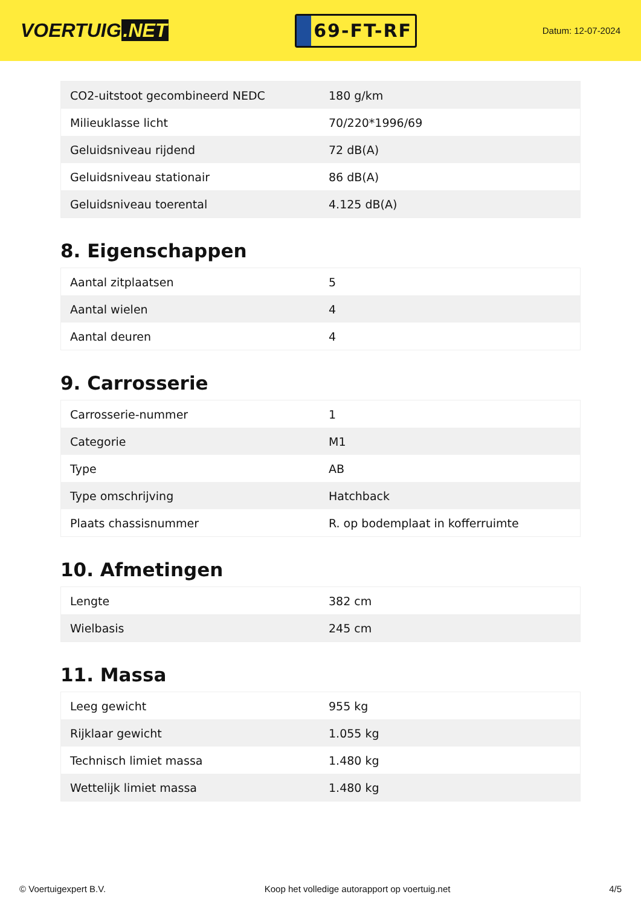VOERTUIG.NET
69-FT-RF
Datum: 12-07-2024
| CO2-uitstoot gecombineerd NEDC | 180 g/km |
| Milieuklasse licht | 70/220*1996/69 |
| Geluidsniveau rijdend | 72 dB(A) |
| Geluidsniveau stationair | 86 dB(A) |
| Geluidsniveau toerental | 4.125 dB(A) |
8. Eigenschappen
| Aantal zitplaatsen | 5 |
| Aantal wielen | 4 |
| Aantal deuren | 4 |
9. Carrosserie
| Carrosserie-nummer | 1 |
| Categorie | M1 |
| Type | AB |
| Type omschrijving | Hatchback |
| Plaats chassisnummer | R. op bodemplaat in kofferruimte |
10. Afmetingen
| Lengte | 382 cm |
| Wielbasis | 245 cm |
11. Massa
| Leeg gewicht | 955 kg |
| Rijklaar gewicht | 1.055 kg |
| Technisch limiet massa | 1.480 kg |
| Wettelijk limiet massa | 1.480 kg |
© Voertuigexpert B.V. Koop het volledige autorapport op voertuig.net 4/5